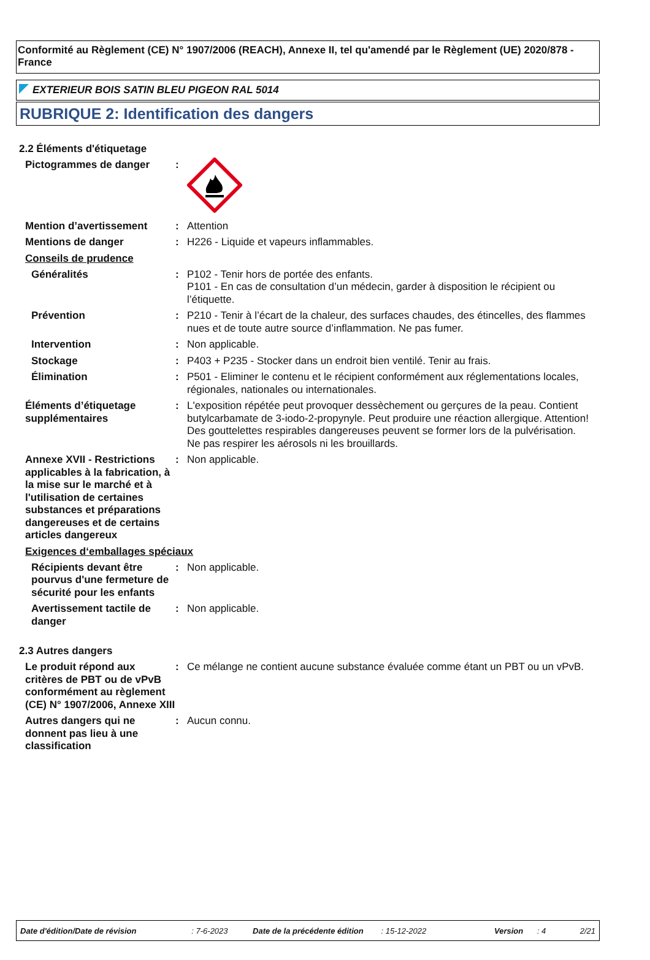Conformité au Règlement (CE) N° 1907/2006 (REACH), Annexe II, tel qu'amendé par le Règlement (UE) 2020/878 - France
EXTERIEUR BOIS SATIN BLEU PIGEON RAL 5014
RUBRIQUE 2: Identification des dangers
2.2 Éléments d'étiquetage
Pictogrammes de danger :
Mention d’avertissement : Attention
Mentions de danger : H226 - Liquide et vapeurs inflammables.
Conseils de prudence
Généralités : P102 - Tenir hors de portée des enfants.
P101 - En cas de consultation d’un médecin, garder à disposition le récipient ou l’étiquette.
Prévention : P210 - Tenir à l’écart de la chaleur, des surfaces chaudes, des étincelles, des flammes nues et de toute autre source d’inflammation. Ne pas fumer.
Intervention : Non applicable.
Stockage : P403 + P235 - Stocker dans un endroit bien ventilé. Tenir au frais.
Élimination : P501 - Eliminer le contenu et le récipient conformément aux réglementations locales, régionales, nationales ou internationales.
Éléments d’étiquetage supplémentaires
: L'exposition répétée peut provoquer dessèchement ou gerçures de la peau. Contient butylcarbamate de 3-iodo-2-propynyle. Peut produire une réaction allergique. Attention! Des gouttelettes respirables dangereuses peuvent se former lors de la pulvérisation. Ne pas respirer les aérosols ni les brouillards.
Annexe XVII - Restrictions applicables à la fabrication, à la mise sur le marché et à l'utilisation de certaines substances et préparations dangereuses et de certains articles dangereux
: Non applicable.
Exigences d‘emballages spéciaux
Récipients devant être pourvus d'une fermeture de sécurité pour les enfants
: Non applicable.
Avertissement tactile de danger
: Non applicable.
2.3 Autres dangers
Le produit répond aux critères de PBT ou de vPvB conformément au règlement (CE) N° 1907/2006, Annexe XIII
: Ce mélange ne contient aucune substance évaluée comme étant un PBT ou un vPvB.
Autres dangers qui ne donnent pas lieu à une classification
: Aucun connu.
Date d'édition/Date de révision: 7-6-2023 Date de la précédente édition: 15-12-2022 Version: 4 2/21